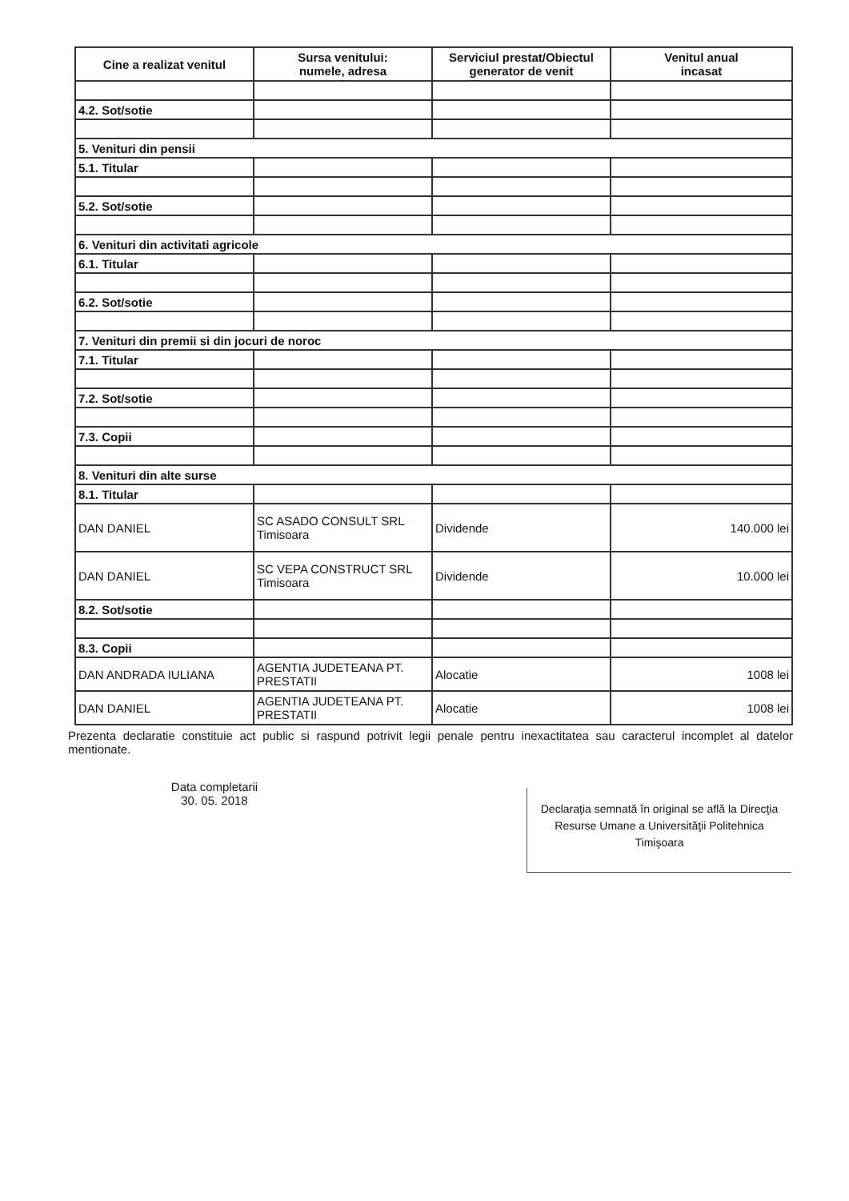| Cine a realizat venitul | Sursa venitului: numele, adresa | Serviciul prestat/Obiectul generator de venit | Venitul anual incasat |
| --- | --- | --- | --- |
| 4.2. Sot/sotie | | | |
| 5. Venituri din pensii | | | |
| 5.1. Titular | | | |
| 5.2. Sot/sotie | | | |
| 6. Venituri din activitati agricole | | | |
| 6.1. Titular | | | |
| 6.2. Sot/sotie | | | |
| 7. Venituri din premii si din jocuri de noroc | | | |
| 7.1. Titular | | | |
| 7.2. Sot/sotie | | | |
| 7.3. Copii | | | |
| 8. Venituri din alte surse | | | |
| 8.1. Titular | | | |
| DAN DANIEL | SC ASADO CONSULT SRL Timisoara | Dividende | 140.000 lei |
| DAN DANIEL | SC VEPA CONSTRUCT SRL Timisoara | Dividende | 10.000 lei |
| 8.2. Sot/sotie | | | |
| 8.3. Copii | | | |
| DAN ANDRADA IULIANA | AGENTIA JUDETEANA PT. PRESTATII | Alocatie | 1008 lei |
| DAN DANIEL | AGENTIA JUDETEANA PT. PRESTATII | Alocatie | 1008 lei |
Prezenta declaratie constituie act public si raspund potrivit legii penale pentru inexactitatea sau caracterul incomplet al datelor mentionate.
Data completarii
30. 05. 2018
Declaraţia semnată în original se află la Direcţia Resurse Umane a Universităţii Politehnica Timişoara